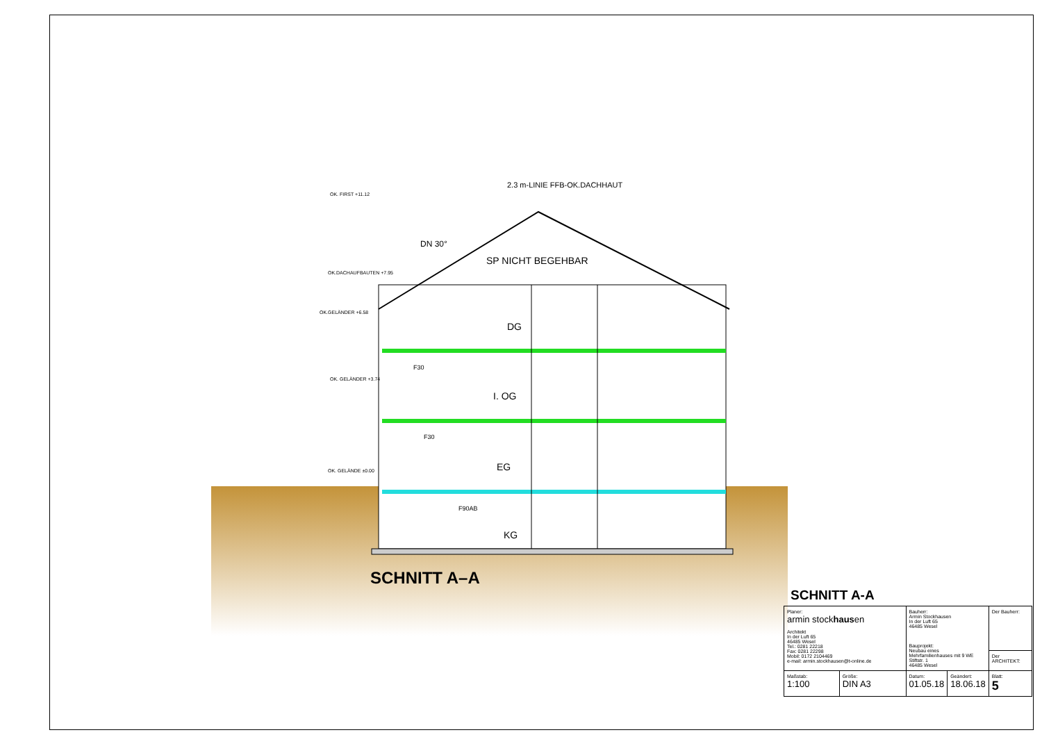2.3 m-LINIE FFB-OK.DACHHAUT
DN 30°
SP NICHT BEGEHBAR
DG
I. OG
EG
KG
F30
F30
F90AB
OK. FIRST +11.12
OK.DACHAUFBAUTEN +7.95
OK.GELÄNDER +6.58
OK. GELÄNDER +3.74
OK. GELÄNDE ±0.00
SCHNITT A–A
SCHNITT A-A
| Planer: armin stock haus en Architekt In der Luft 65 46485 Wesel Tel.: 0281 22218 Fax: 0281 22298 Mobil: 0172 2104469 e-mail: armin.stockhausen@t-online.de | | Bauherr: Armin Stockhausen In der Luft 65 46485 Wesel Bauprojekt: Neubau eines Mehrfamilienhauses mit 9 WE Stiftstr. 1 46485 Wesel | | Der Bauherr: |
| | | | | Der ARCHITEKT: |
| Maßstab: 1:100 | Größe: DIN A3 | Datum: 01.05.18 | Geändert: 18.06.18 | Blatt: 5 |